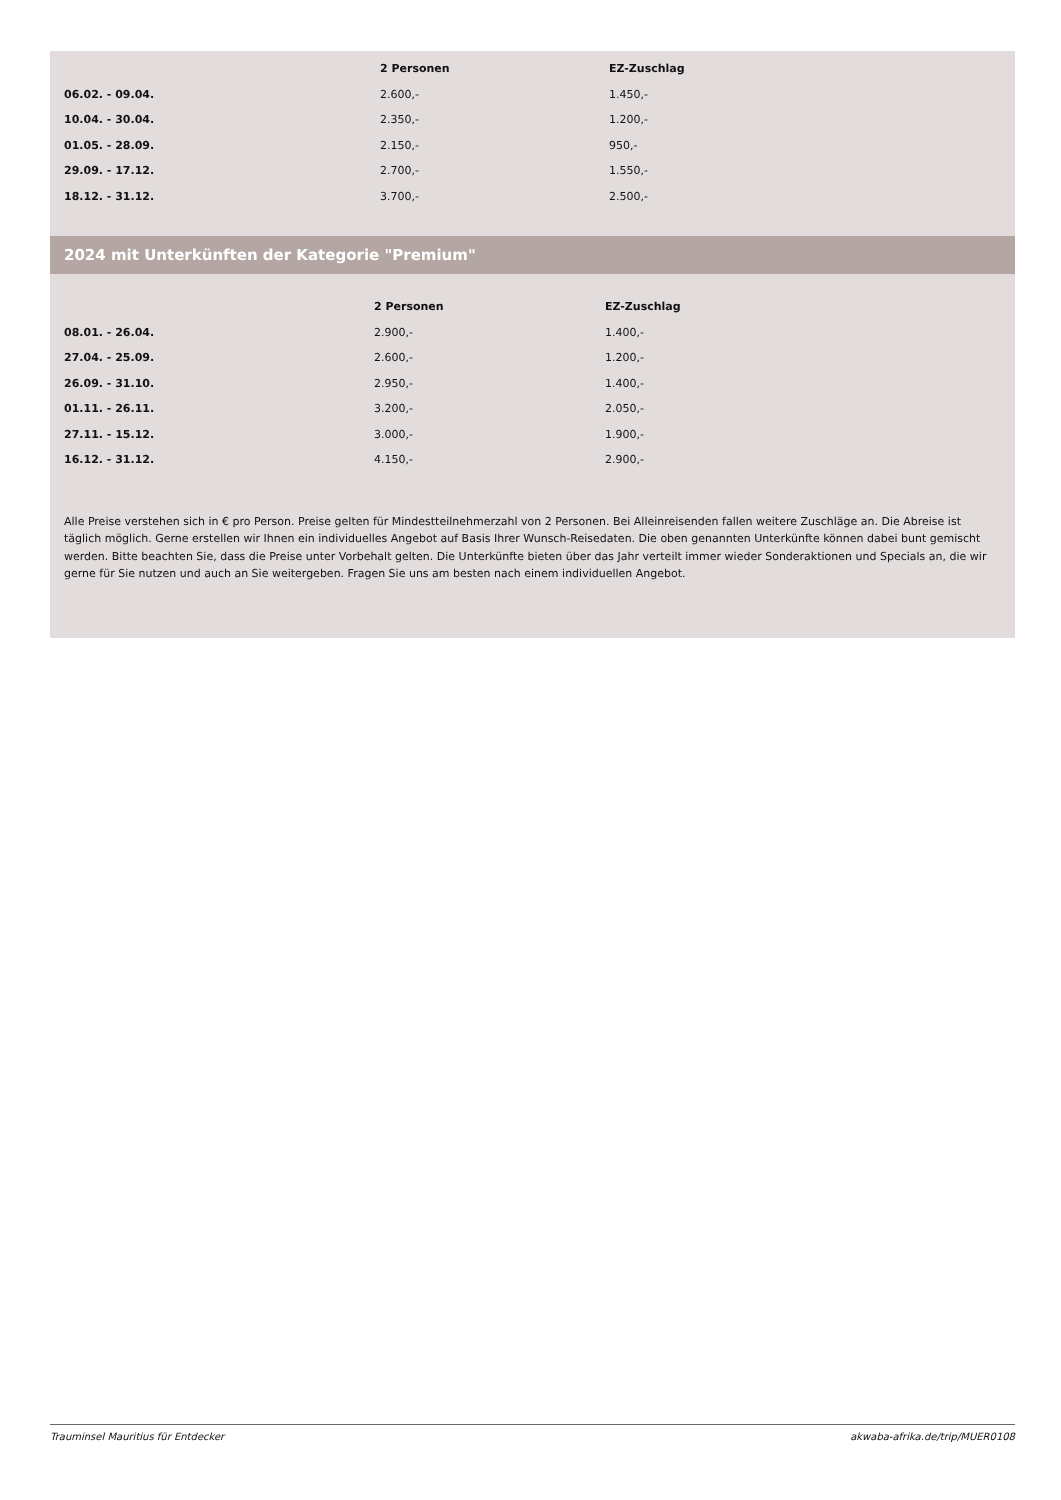| | 2 Personen | EZ-Zuschlag |
| --- | --- | --- |
| 06.02. - 09.04. | 2.600,- | 1.450,- |
| 10.04. - 30.04. | 2.350,- | 1.200,- |
| 01.05. - 28.09. | 2.150,- | 950,- |
| 29.09. - 17.12. | 2.700,- | 1.550,- |
| 18.12. - 31.12. | 3.700,- | 2.500,- |
2024 mit Unterkünften der Kategorie "Premium"
| | 2 Personen | EZ-Zuschlag |
| --- | --- | --- |
| 08.01. - 26.04. | 2.900,- | 1.400,- |
| 27.04. - 25.09. | 2.600,- | 1.200,- |
| 26.09. - 31.10. | 2.950,- | 1.400,- |
| 01.11. - 26.11. | 3.200,- | 2.050,- |
| 27.11. - 15.12. | 3.000,- | 1.900,- |
| 16.12. - 31.12. | 4.150,- | 2.900,- |
Alle Preise verstehen sich in € pro Person. Preise gelten für Mindestteilnehmerzahl von 2 Personen. Bei Alleinreisenden fallen weitere Zuschläge an. Die Abreise ist täglich möglich. Gerne erstellen wir Ihnen ein individuelles Angebot auf Basis Ihrer Wunsch-Reisedaten. Die oben genannten Unterkünfte können dabei bunt gemischt werden. Bitte beachten Sie, dass die Preise unter Vorbehalt gelten. Die Unterkünfte bieten über das Jahr verteilt immer wieder Sonderaktionen und Specials an, die wir gerne für Sie nutzen und auch an Sie weitergeben. Fragen Sie uns am besten nach einem individuellen Angebot.
Trauminsel Mauritius für Entdecker akwaba-afrika.de/trip/MUER0108